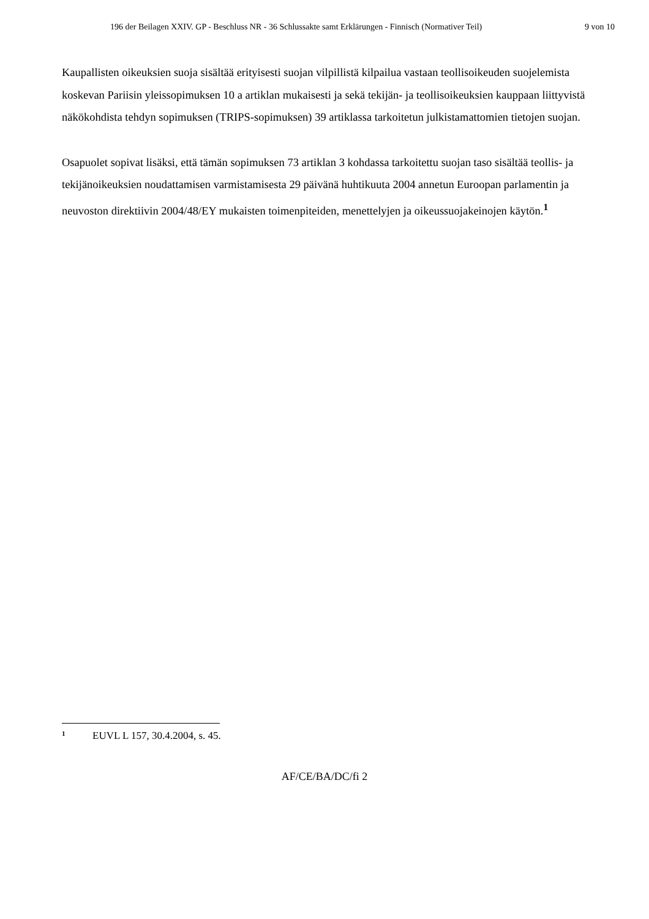196 der Beilagen XXIV. GP - Beschluss NR - 36 Schlussakte samt Erklärungen - Finnisch (Normativer Teil) 9 von 10
Kaupallisten oikeuksien suoja sisältää erityisesti suojan vilpillistä kilpailua vastaan teollisoikeuden suojelemista koskevan Pariisin yleissopimuksen 10 a artiklan mukaisesti ja sekä tekijän- ja teollisoikeuksien kauppaan liittyvistä näkökohdista tehdyn sopimuksen (TRIPS-sopimuksen) 39 artiklassa tarkoitetun julkistamattomien tietojen suojan.
Osapuolet sopivat lisäksi, että tämän sopimuksen 73 artiklan 3 kohdassa tarkoitettu suojan taso sisältää teollis- ja tekijänoikeuksien noudattamisen varmistamisesta 29 päivänä huhtikuuta 2004 annetun Euroopan parlamentin ja neuvoston direktiivin 2004/48/EY mukaisten toimenpiteiden, menettelyjen ja oikeussuojakeinojen käytön.<sup>1</sup>
1 EUVL L 157, 30.4.2004, s. 45.
AF/CE/BA/DC/fi 2